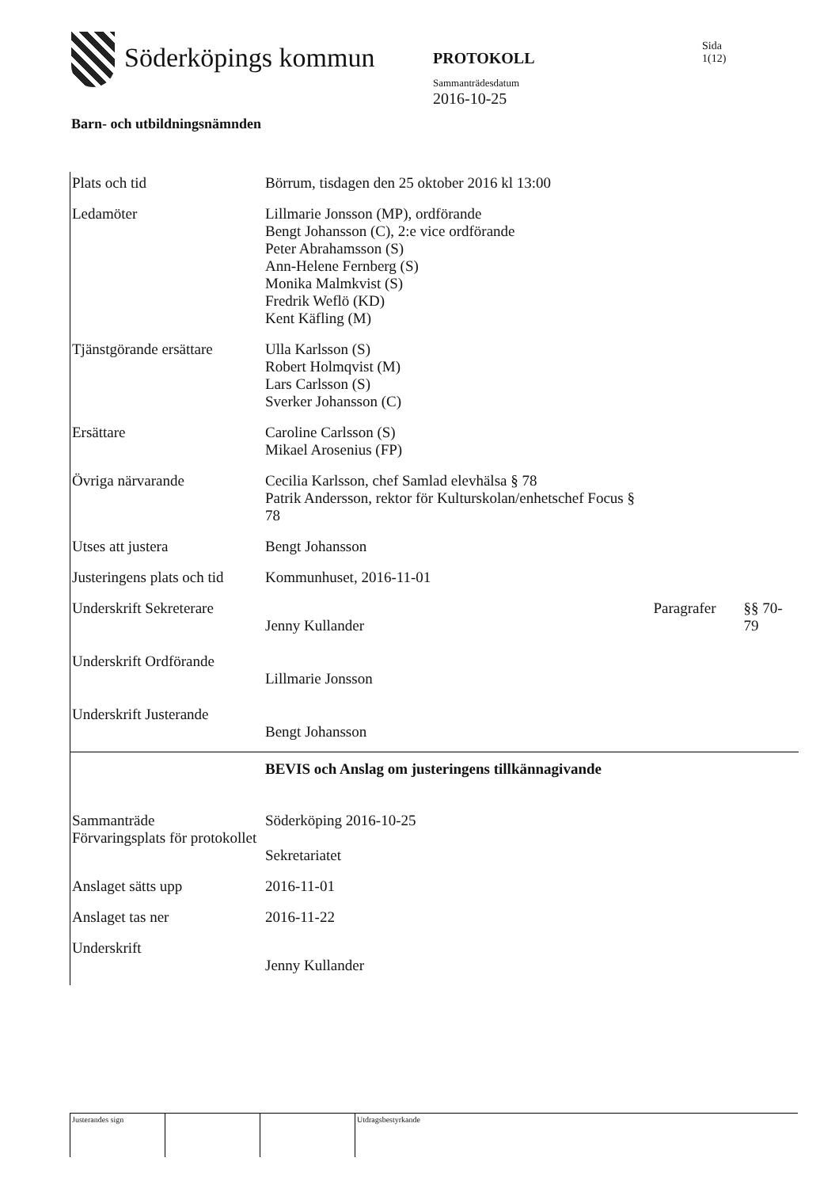Söderköpings kommun
PROTOKOLL
Sammanträdesdatum
2016-10-25
Sida
1(12)
Barn- och utbildningsnämnden
| Plats och tid | Börrum, tisdagen den 25 oktober 2016 kl 13:00 | | |
| Ledamöter | Lillmarie Jonsson (MP), ordförande Bengt Johansson (C), 2:e vice ordförande Peter Abrahamsson (S) Ann-Helene Fernberg (S) Monika Malmkvist (S) Fredrik Weflö (KD) Kent Käfling (M) | | |
| Tjänstgörande ersättare | Ulla Karlsson (S) Robert Holmqvist (M) Lars Carlsson (S) Sverker Johansson (C) | | |
| Ersättare | Caroline Carlsson (S) Mikael Arosenius (FP) | | |
| Övriga närvarande | Cecilia Karlsson, chef Samlad elevhälsa § 78 Patrik Andersson, rektor för Kulturskolan/enhetschef Focus § 78 | | |
| Utses att justera | Bengt Johansson | | |
| Justeringens plats och tid | Kommunhuset, 2016-11-01 | | |
| Underskrift Sekreterare | Jenny Kullander | Paragrafer | §§ 70-79 |
| Underskrift Ordförande | Lillmarie Jonsson | | |
| Underskrift Justerande | Bengt Johansson | | |
| | BEVIS och Anslag om justeringens tillkännagivande | | |
| Sammanträde Förvaringsplats för protokollet | Söderköping 2016-10-25 Sekretariatet | | |
| Anslaget sätts upp | 2016-11-01 | | |
| Anslaget tas ner | 2016-11-22 | | |
| Underskrift | Jenny Kullander | | |
Justerandes sign Utdragsbestyrkande